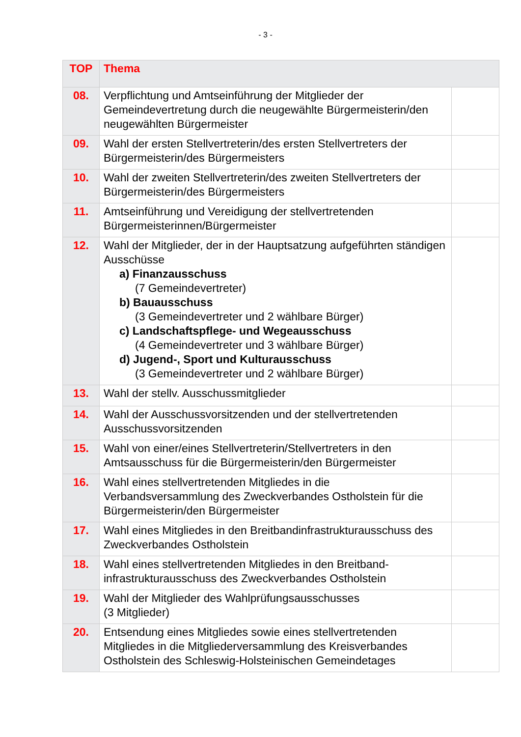- 3 -
| TOP | Thema | |
| --- | --- | --- |
| 08. | Verpflichtung und Amtseinführung der Mitglieder der Gemeindevertretung durch die neugewählte Bürgermeisterin/den neugewählten Bürgermeister | |
| 09. | Wahl der ersten Stellvertreterin/des ersten Stellvertreters der Bürgermeisterin/des Bürgermeisters | |
| 10. | Wahl der zweiten Stellvertreterin/des zweiten Stellvertreters der Bürgermeisterin/des Bürgermeisters | |
| 11. | Amtseinführung und Vereidigung der stellvertretenden Bürgermeisterinnen/Bürgermeister | |
| 12. | Wahl der Mitglieder, der in der Hauptsatzung aufgeführten ständigen Ausschüsse a) Finanzausschuss (7 Gemeindevertreter) b) Bauausschuss (3 Gemeindevertreter und 2 wählbare Bürger) c) Landschaftspflege- und Wegeausschuss (4 Gemeindevertreter und 3 wählbare Bürger) d) Jugend-, Sport und Kulturausschuss (3 Gemeindevertreter und 2 wählbare Bürger) | |
| 13. | Wahl der stellv. Ausschussmitglieder | |
| 14. | Wahl der Ausschussvorsitzenden und der stellvertretenden Ausschussvorsitzenden | |
| 15. | Wahl von einer/eines Stellvertreterin/Stellvertreters in den Amtsausschuss für die Bürgermeisterin/den Bürgermeister | |
| 16. | Wahl eines stellvertretenden Mitgliedes in die Verbandsversammlung des Zweckverbandes Ostholstein für die Bürgermeisterin/den Bürgermeister | |
| 17. | Wahl eines Mitgliedes in den Breitbandinfrastrukturausschuss des Zweckverbandes Ostholstein | |
| 18. | Wahl eines stellvertretenden Mitgliedes in den Breitband-infrastrukturausschuss des Zweckverbandes Ostholstein | |
| 19. | Wahl der Mitglieder des Wahlprüfungsausschusses (3 Mitglieder) | |
| 20. | Entsendung eines Mitgliedes sowie eines stellvertretenden Mitgliedes in die Mitgliederversammlung des Kreisverbandes Ostholstein des Schleswig-Holsteinischen Gemeindetages | |